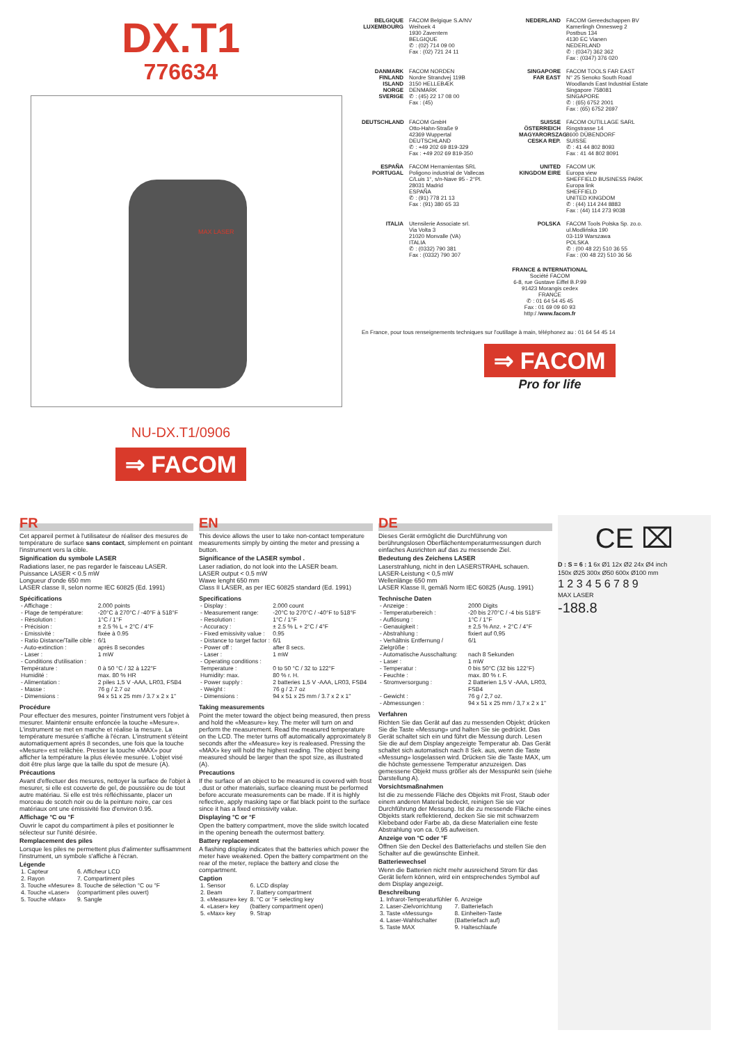DX.T1
776634
MAX LASER
NU-DX.T1/0906
⇒ FACOM
BELGIQUE LUXEMBOURG
FACOM Belgique S.A/NV
Weihoek 4
1930 Zaventem
BELGIQUE
✆ : (02) 714 09 00
Fax : (02) 721 24 11
NEDERLAND
FACOM Gereedschappen BV
Kamerlingh Onnesweg 2
Postbus 134
4130 EC Vianen
NEDERLAND
✆ : (0347) 362 362
Fax : (0347) 376 020
DANMARK FINLAND ISLAND NORGE SVERIGE
FACOM NORDEN
Nordre Strandvej 119B
3150 HELLEBÆK
DENMARK
✆ : (45) 22 17 08 00
Fax : (45)
SINGAPORE FAR EAST
FACOM TOOLS FAR EAST
N° 25 Senoko South Road
Woodlands East Industrial Estate
Singapore 758081
SINGAPORE
✆ : (65) 6752 2001
Fax : (65) 6752 2697
DEUTSCHLAND
FACOM GmbH
Otto-Hahn-Straße 9
42369 Wuppertal
DEUTSCHLAND
✆ : +49 202 69 819-329
Fax : +49 202 69 819-350
SUISSE ÖSTERREICH MAGYARORSZAG CESKA REP.
FACOM OUTILLAGE SARL
Ringstrasse 14
8600 DÜBENDORF
SUISSE
✆ : 41 44 802 8093
Fax : 41 44 802 8091
ESPAÑA PORTUGAL
FACOM Herramientas SRL
Poligono industrial de Vallecas
C/Luis 1°, s/n-Nave 95 - 2°Pl.
28031 Madrid
ESPAÑA
✆ : (91) 778 21 13
Fax : (91) 380 65 33
UNITED KINGDOM EIRE
FACOM UK
Europa view
SHEFFIELD BUSINESS PARK
Europa link
SHEFFIELD
UNITED KINGDOM
✆ : (44) 114 244 8883
Fax : (44) 114 273 9038
ITALIA
Utensilerie Associate srl.
Via Volta 3
21020 Monvalle (VA)
ITALIA
✆ : (0332) 790 381
Fax : (0332) 790 307
POLSKA
FACOM Tools Polska Sp. zo.o.
ul.Modlińska 190
03-119 Warszawa
POLSKA
✆ : (00 48 22) 510 36 55
Fax : (00 48 22) 510 36 56
FRANCE & INTERNATIONAL
Société FACOM
6-8, rue Gustave Eiffel B.P.99
91423 Morangis cedex
FRANCE
✆ : 01 64 54 45 45
Fax : 01 69 09 60 93
http:/ /www.facom.fr
En France, pour tous renseignements techniques sur l'outillage à main, téléphonez au : 01 64 54 45 14
⇒ FACOM
Pro for life
FR
Cet appareil permet à l'utilisateur de réaliser des mesures de température de surface sans contact, simplement en pointant l'instrument vers la cible.
Signification du symbole LASER
Radiations laser, ne pas regarder le faisceau LASER.
Puissance LASER < 0.5 mW
Longueur d'onde 650 mm
LASER classe II, selon norme IEC 60825 (Ed. 1991)
Spécifications
| - Affichage : | 2.000 points |
| - Plage de température: | -20°C à 270°C / -40°F à 518°F |
| - Résolution : | 1°C / 1°F |
| - Précision : | ± 2.5 % L + 2°C / 4°F |
| - Emissivité : | fixée à 0.95 |
| - Ratio Distance/Taille cible : | 6/1 |
| - Auto-extinction : | après 8 secondes |
| - Laser : | 1 mW |
| - Conditions d'utilisation : | |
| Température : | 0 à 50 °C / 32 à 122°F |
| Humidité : | max. 80 % HR |
| - Alimentation : | 2 piles 1,5 V -AAA, LR03, FSB4 |
| - Masse : | 76 g / 2.7 oz |
| - Dimensions : | 94 x 51 x 25 mm / 3.7 x 2 x 1" |
Procédure
Pour effectuer des mesures, pointer l'instrument vers l'objet à mesurer. Maintenir ensuite enfoncée la touche «Mesure». L'instrument se met en marche et réalise la mesure. La température mesurée s'affiche à l'écran. L'instrument s'éteint automatiquement après 8 secondes, une fois que la touche «Mesure» est relâchée. Presser la touche «MAX» pour afficher la température la plus élevée mesurée. L'objet visé doit être plus large que la taille du spot de mesure (A).
Précautions
Avant d'effectuer des mesures, nettoyer la surface de l'objet à mesurer, si elle est couverte de gel, de poussière ou de tout autre matériau. Si elle est très réfléchissante, placer un morceau de scotch noir ou de la peinture noire, car ces matériaux ont une émissivité fixe d'environ 0.95.
Affichage °C ou °F
Ouvrir le capot du compartiment à piles et positionner le sélecteur sur l'unité désirée.
Remplacement des piles
Lorsque les piles ne permettent plus d'alimenter suffisamment l'instrument, un symbole s'affiche à l'écran.
Légende
| 1. Capteur | 6. Afficheur LCD |
| 2. Rayon | 7. Compartiment piles |
| 3. Touche «Mesure» | 8. Touche de sélection °C ou °F |
| 4. Touche «Laser» | (compartiment piles ouvert) |
| 5. Touche «Max» | 9. Sangle |
EN
This device allows the user to take non-contact temperature measurements simply by ointing the meter and pressing a button.
Significance of the LASER symbol .
Laser radiation, do not look into the LASER beam.
LASER output < 0.5 mW
Wawe lenght 650 mm
Class II LASER, as per IEC 60825 standard (Ed. 1991)
Specifications
| - Display : | 2.000 count |
| - Measurement range: | -20°C to 270°C / -40°F to 518°F |
| - Resolution : | 1°C / 1°F |
| - Accuracy : | ± 2.5 % L + 2°C / 4°F |
| - Fixed emissivity value : | 0.95 |
| - Distance to target factor : | 6/1 |
| - Power off : | after 8 secs. |
| - Laser : | 1 mW |
| - Operating conditions : | |
| Temperature : | 0 to 50 °C / 32 to 122°F |
| Humidity: max. | 80 % r. H. |
| - Power supply : | 2 batteries 1,5 V -AAA, LR03, FSB4 |
| - Weight : | 76 g / 2.7 oz |
| - Dimensions : | 94 x 51 x 25 mm / 3.7 x 2 x 1" |
Taking measurements
Point the meter toward the object being measured, then press and hold the «Measure» key. The meter will turn on and perform the measurement. Read the measured temperature on the LCD. The meter turns off automatically approximately 8 seconds after the «Measure» key is realeased. Pressing the «MAX» key will hold the highest reading. The object being measured should be larger than the spot size, as illustrated (A).
Precautions
If the surface of an object to be measured is covered with frost , dust or other materials, surface cleaning must be performed before accurate measurements can be made. If it is highly reflective, apply masking tape or flat black point to the surface since it has a fixed emissivity value.
Displaying °C or °F
Open the battery compartment, move the slide switch located in the opening beneath the outermost battery.
Battery replacement
A flashing display indicates that the batteries which power the meter have weakened. Open the battery compartment on the rear of the meter, replace the battery and close the compartment.
Caption
| 1. Sensor | 6. LCD display |
| 2. Beam | 7. Battery compartment |
| 3. «Measure» key | 8. °C or °F selecting key |
| 4. «Laser» key | (battery compartment open) |
| 5. «Max» key | 9. Strap |
DE
Dieses Gerät ermöglicht die Durchführung von berührungslosen Oberflächentemperaturmessungen durch einfaches Ausrichten auf das zu messende Ziel.
Bedeutung des Zeichens LASER
Laserstrahlung, nicht in den LASERSTRAHL schauen.
LASER-Leistung < 0,5 mW
Wellenlänge 650 mm
LASER Klasse II, gemäß Norm IEC 60825 (Ausg. 1991)
Technische Daten
| - Anzeige : | 2000 Digits |
| - Temperaturbereich : | -20 bis 270°C / -4 bis 518°F |
| - Auflösung : | 1°C / 1°F |
| - Genauigkeit : | ± 2,5 % Anz. + 2°C / 4°F |
| - Abstrahlung : | fixiert auf 0,95 |
| - Verhältnis Entfernung / Zielgröße : | 6/1 |
| - Automatische Ausschaltung: | nach 8 Sekunden |
| - Laser : | 1 mW |
| - Temperatur : | 0 bis 50°C (32 bis 122°F) |
| - Feuchte : | max. 80 % r. F. |
| - Stromversorgung : | 2 Batterien 1,5 V -AAA, LR03, FSB4 |
| - Gewicht : | 76 g / 2,7 oz. |
| - Abmessungen : | 94 x 51 x 25 mm / 3,7 x 2 x 1" |
Verfahren
Richten Sie das Gerät auf das zu messenden Objekt; drücken Sie die Taste «Messung» und halten Sie sie gedrückt. Das Gerät schaltet sich ein und führt die Messung durch. Lesen Sie die auf dem Display angezeigte Temperatur ab. Das Gerät schaltet sich automatisch nach 8 Sek. aus, wenn die Taste «Messung» losgelassen wird. Drücken Sie die Taste MAX, um die höchste gemessene Temperatur anzuzeigen. Das gemessene Objekt muss größer als der Messpunkt sein (siehe Darstellung A).
Vorsichtsmaßnahmen
Ist die zu messende Fläche des Objekts mit Frost, Staub oder einem anderen Material bedeckt, reinigen Sie sie vor Durchführung der Messung. Ist die zu messende Fläche eines Objekts stark reflektierend, decken Sie sie mit schwarzem Klebeband oder Farbe ab, da diese Materialien eine feste Abstrahlung von ca. 0,95 aufweisen.
Anzeige von °C oder °F
Öffnen Sie den Deckel des Batteriefachs und stellen Sie den Schalter auf die gewünschte Einheit.
Batteriewechsel
Wenn die Batterien nicht mehr ausreichend Strom für das Gerät liefern können, wird ein entsprechendes Symbol auf dem Display angezeigt.
Beschreibung
| 1. Infrarot-Temperaturfühler | 6. Anzeige |
| 2. Laser-Zielvorrichtung | 7. Batteriefach |
| 3. Taste «Messung» | 8. Einheiten-Taste |
| 4. Laser-Wahlschalter | (Batteriefach auf) |
| 5. Taste MAX | 9. Halteschlaufe |
CE ⌧
D : S = 6 : 1 6x Ø1 12x Ø2 24x Ø4 inch
150x Ø25 300x Ø50 600x Ø100 mm
1 2 3 4 5 6 7 8 9
MAX LASER
-188.8